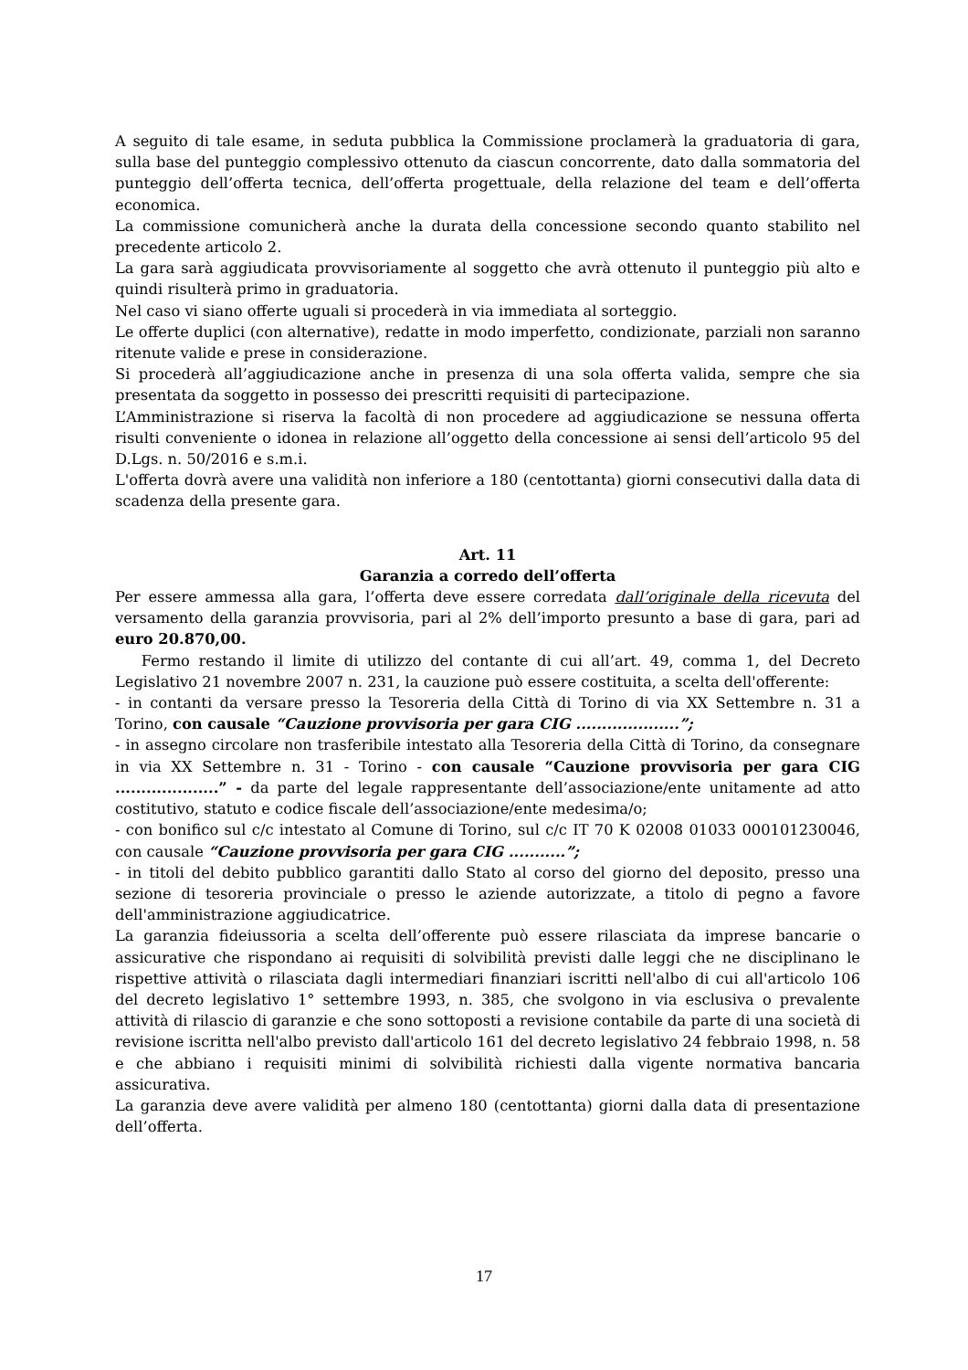A seguito di tale esame, in seduta pubblica la Commissione proclamerà la graduatoria di gara, sulla base del punteggio complessivo ottenuto da ciascun concorrente, dato dalla sommatoria del punteggio dell’offerta tecnica, dell’offerta progettuale, della relazione del team e dell’offerta economica.
La commissione comunicherà anche la durata della concessione secondo quanto stabilito nel precedente articolo 2.
La gara sarà aggiudicata provvisoriamente al soggetto che avrà ottenuto il punteggio più alto e quindi risulterà primo in graduatoria.
Nel caso vi siano offerte uguali si procederà in via immediata al sorteggio.
Le offerte duplici (con alternative), redatte in modo imperfetto, condizionate, parziali non saranno ritenute valide e prese in considerazione.
Si procederà all’aggiudicazione anche in presenza di una sola offerta valida, sempre che sia presentata da soggetto in possesso dei prescritti requisiti di partecipazione.
L’Amministrazione si riserva la facoltà di non procedere ad aggiudicazione se nessuna offerta risulti conveniente o idonea in relazione all’oggetto della concessione ai sensi dell’articolo 95 del D.Lgs. n. 50/2016 e s.m.i.
L'offerta dovrà avere una validità non inferiore a 180 (centottanta) giorni consecutivi dalla data di scadenza della presente gara.
Art. 11
Garanzia a corredo dell’offerta
Per essere ammessa alla gara, l’offerta deve essere corredata dall’originale della ricevuta del versamento della garanzia provvisoria, pari al 2% dell’importo presunto a base di gara, pari ad euro 20.870,00.
Fermo restando il limite di utilizzo del contante di cui all’art. 49, comma 1, del Decreto Legislativo 21 novembre 2007 n. 231, la cauzione può essere costituita, a scelta dell'offerente:
- in contanti da versare presso la Tesoreria della Città di Torino di via XX Settembre n. 31 a Torino, con causale “Cauzione provvisoria per gara CIG ....................”;
- in assegno circolare non trasferibile intestato alla Tesoreria della Città di Torino, da consegnare in via XX Settembre n. 31 - Torino - con causale “Cauzione provvisoria per gara CIG ....................” - da parte del legale rappresentante dell’associazione/ente unitamente ad atto costitutivo, statuto e codice fiscale dell’associazione/ente medesima/o;
- con bonifico sul c/c intestato al Comune di Torino, sul c/c IT 70 K 02008 01033 000101230046, con causale “Cauzione provvisoria per gara CIG ...........”;
- in titoli del debito pubblico garantiti dallo Stato al corso del giorno del deposito, presso una sezione di tesoreria provinciale o presso le aziende autorizzate, a titolo di pegno a favore dell'amministrazione aggiudicatrice.
La garanzia fideiussoria a scelta dell’offerente può essere rilasciata da imprese bancarie o assicurative che rispondano ai requisiti di solvibilità previsti dalle leggi che ne disciplinano le rispettive attività o rilasciata dagli intermediari finanziari iscritti nell'albo di cui all'articolo 106 del decreto legislativo 1° settembre 1993, n. 385, che svolgono in via esclusiva o prevalente attività di rilascio di garanzie e che sono sottoposti a revisione contabile da parte di una società di revisione iscritta nell'albo previsto dall'articolo 161 del decreto legislativo 24 febbraio 1998, n. 58 e che abbiano i requisiti minimi di solvibilità richiesti dalla vigente normativa bancaria assicurativa.
La garanzia deve avere validità per almeno 180 (centottanta) giorni dalla data di presentazione dell’offerta.
17